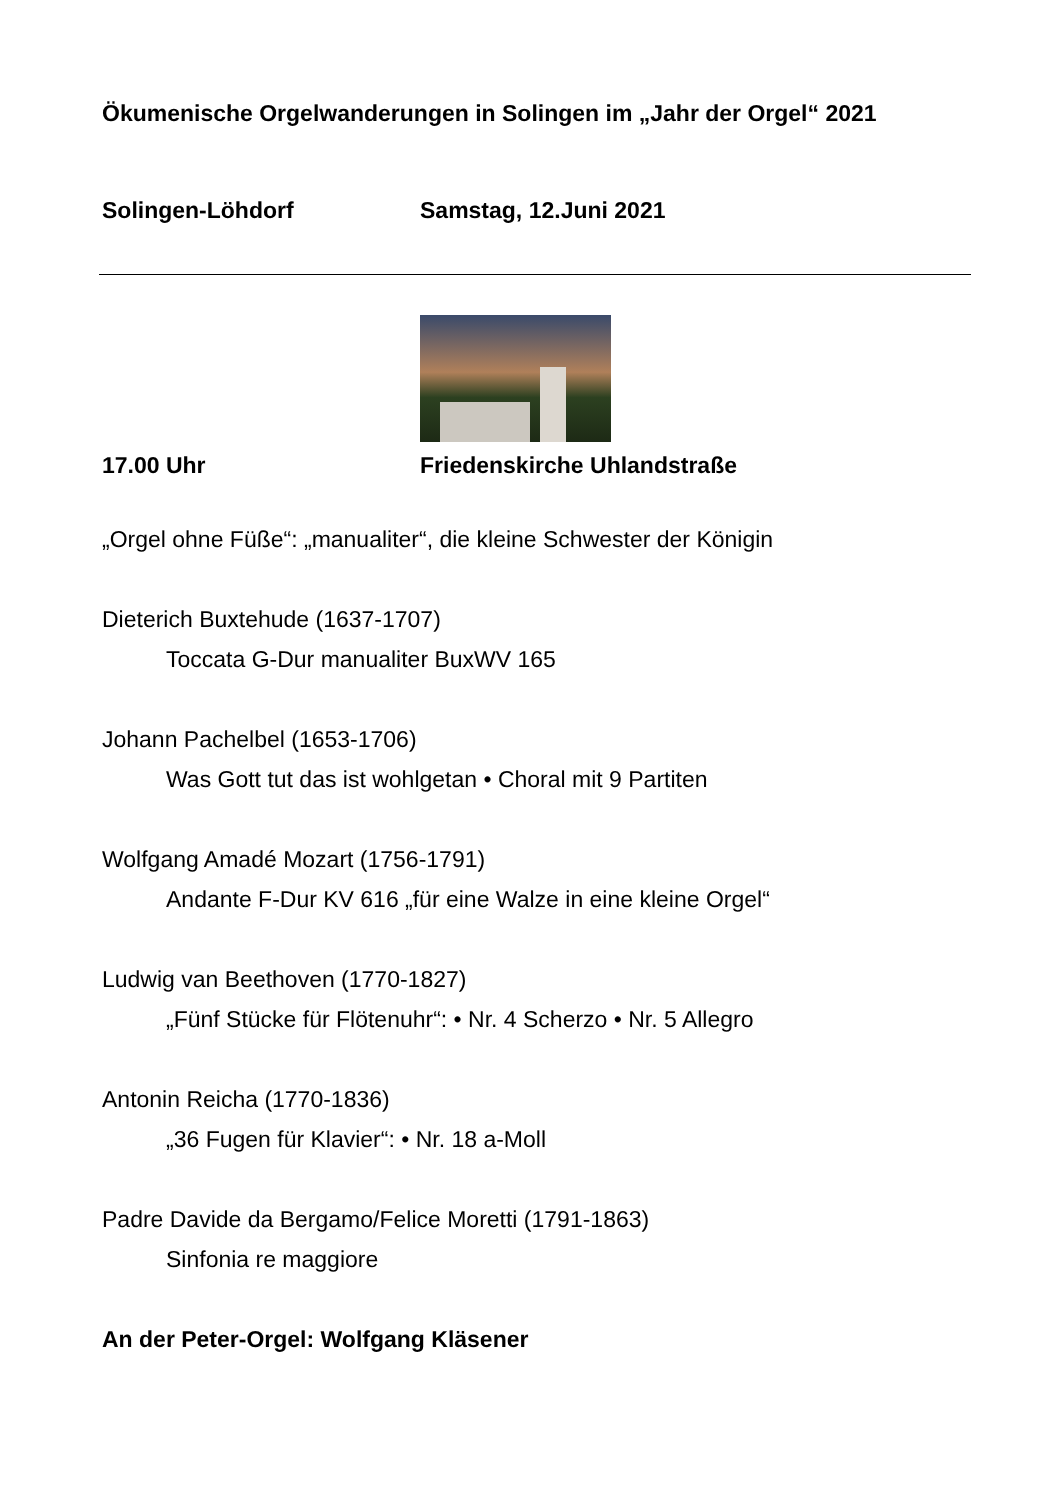Ökumenische Orgelwanderungen in Solingen im „Jahr der Orgel“ 2021
Solingen-Löhdorf Samstag, 12.Juni 2021
17.00 Uhr Friedenskirche Uhlandstraße
„Orgel ohne Füße“: „manualiter“, die kleine Schwester der Königin
Dieterich Buxtehude (1637-1707)
Toccata G-Dur manualiter BuxWV 165
Johann Pachelbel (1653-1706)
Was Gott tut das ist wohlgetan • Choral mit 9 Partiten
Wolfgang Amadé Mozart (1756-1791)
Andante F-Dur KV 616 „für eine Walze in eine kleine Orgel“
Ludwig van Beethoven (1770-1827)
„Fünf Stücke für Flötenuhr“: • Nr. 4 Scherzo • Nr. 5 Allegro
Antonin Reicha (1770-1836)
„36 Fugen für Klavier“: • Nr. 18 a-Moll
Padre Davide da Bergamo/Felice Moretti (1791-1863)
Sinfonia re maggiore
An der Peter-Orgel: Wolfgang Kläsener